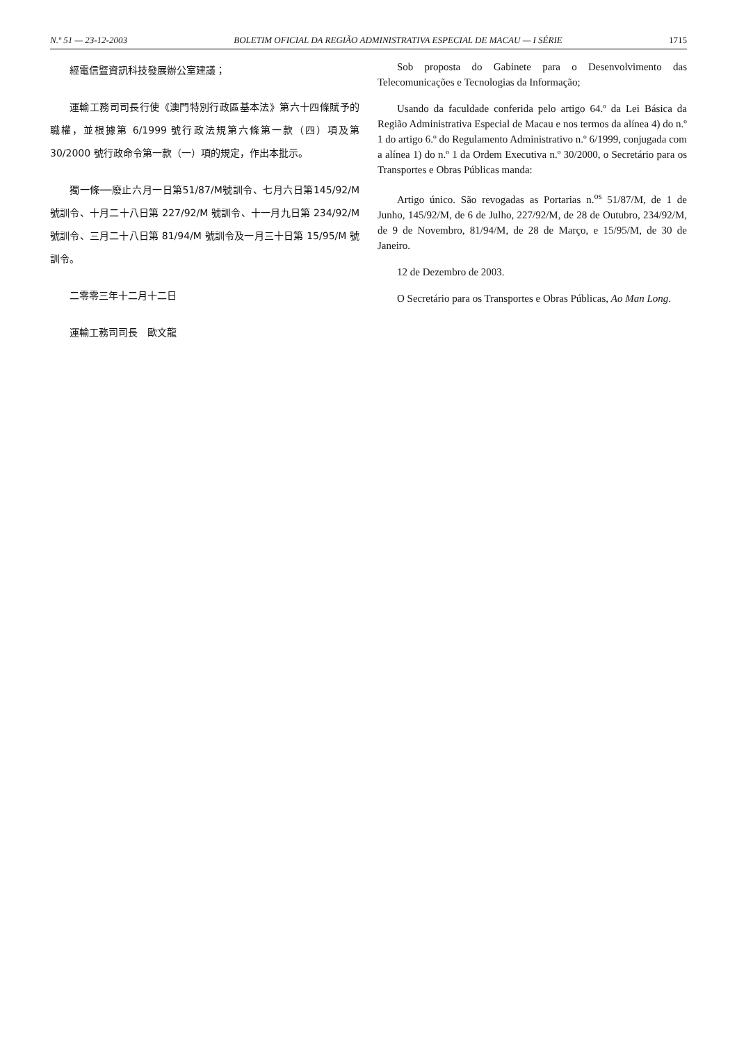N.º 51 — 23-12-2003 BOLETIM OFICIAL DA REGIÃO ADMINISTRATIVA ESPECIAL DE MACAU — I SÉRIE 1715
經電信暨資訊科技發展辦公室建議；
運輸工務司司長行使《澳門特別行政區基本法》第六十四條賦予的職權，並根據第 6/1999 號行政法規第六條第一款（四）項及第 30/2000 號行政命令第一款（一）項的規定，作出本批示。
獨一條──廢止六月一日第51/87/M號訓令、七月六日第145/92/M 號訓令、十月二十八日第 227/92/M 號訓令、十一月九日第 234/92/M 號訓令、三月二十八日第 81/94/M 號訓令及一月三十日第 15/95/M 號訓令。
二零零三年十二月十二日
運輸工務司司長　歐文龍
Sob proposta do Gabinete para o Desenvolvimento das Telecomunicações e Tecnologias da Informação;
Usando da faculdade conferida pelo artigo 64.º da Lei Básica da Região Administrativa Especial de Macau e nos termos da alínea 4) do n.º 1 do artigo 6.º do Regulamento Administrativo n.º 6/1999, conjugada com a alínea 1) do n.º 1 da Ordem Executiva n.º 30/2000, o Secretário para os Transportes e Obras Públicas manda:
Artigo único. São revogadas as Portarias n.<sup>os</sup> 51/87/M, de 1 de Junho, 145/92/M, de 6 de Julho, 227/92/M, de 28 de Outubro, 234/92/M, de 9 de Novembro, 81/94/M, de 28 de Março, e 15/95/M, de 30 de Janeiro.
12 de Dezembro de 2003.
O Secretário para os Transportes e Obras Públicas, Ao Man Long.